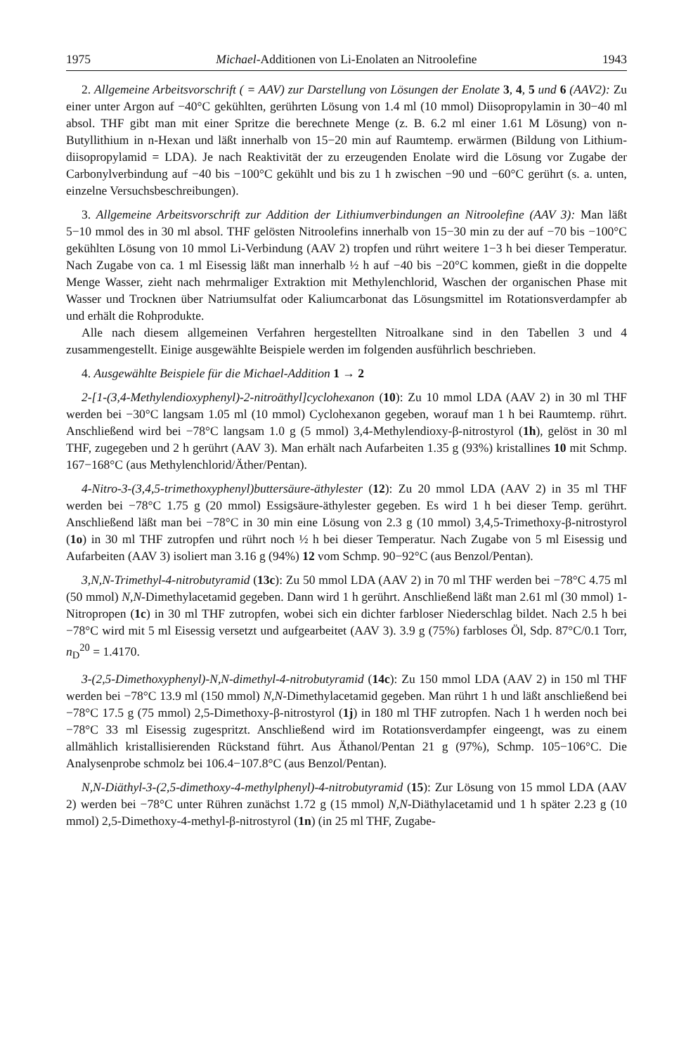1975 Michael-Additionen von Li-Enolaten an Nitroolefine 1943
2. Allgemeine Arbeitsvorschrift ( = AAV) zur Darstellung von Lösungen der Enolate 3, 4, 5 und 6 (AAV2): Zu einer unter Argon auf −40°C gekühlten, gerührten Lösung von 1.4 ml (10 mmol) Diisopropylamin in 30−40 ml absol. THF gibt man mit einer Spritze die berechnete Menge (z. B. 6.2 ml einer 1.61 M Lösung) von n-Butyllithium in n-Hexan und läßt innerhalb von 15−20 min auf Raumtemp. erwärmen (Bildung von Lithium-diisopropylamid = LDA). Je nach Reaktivität der zu erzeugenden Enolate wird die Lösung vor Zugabe der Carbonylverbindung auf −40 bis −100°C gekühlt und bis zu 1 h zwischen −90 und −60°C gerührt (s. a. unten, einzelne Versuchsbeschreibungen).
3. Allgemeine Arbeitsvorschrift zur Addition der Lithiumverbindungen an Nitroolefine (AAV 3): Man läßt 5−10 mmol des in 30 ml absol. THF gelösten Nitroolefins innerhalb von 15−30 min zu der auf −70 bis −100°C gekühlten Lösung von 10 mmol Li-Verbindung (AAV 2) tropfen und rührt weitere 1−3 h bei dieser Temperatur. Nach Zugabe von ca. 1 ml Eisessig läßt man innerhalb ½ h auf −40 bis −20°C kommen, gießt in die doppelte Menge Wasser, zieht nach mehrmaliger Extraktion mit Methylenchlorid, Waschen der organischen Phase mit Wasser und Trocknen über Natriumsulfat oder Kaliumcarbonat das Lösungsmittel im Rotationsverdampfer ab und erhält die Rohprodukte.
Alle nach diesem allgemeinen Verfahren hergestellten Nitroalkane sind in den Tabellen 3 und 4 zusammengestellt. Einige ausgewählte Beispiele werden im folgenden ausführlich beschrieben.
4. Ausgewählte Beispiele für die Michael-Addition 1 → 2
2-[1-(3,4-Methylendioxyphenyl)-2-nitroäthyl]cyclohexanon (10): Zu 10 mmol LDA (AAV 2) in 30 ml THF werden bei −30°C langsam 1.05 ml (10 mmol) Cyclohexanon gegeben, worauf man 1 h bei Raumtemp. rührt. Anschließend wird bei −78°C langsam 1.0 g (5 mmol) 3,4-Methylendioxy-β-nitrostyrol (1h), gelöst in 30 ml THF, zugegeben und 2 h gerührt (AAV 3). Man erhält nach Aufarbeiten 1.35 g (93%) kristallines 10 mit Schmp. 167−168°C (aus Methylenchlorid/Äther/Pentan).
4-Nitro-3-(3,4,5-trimethoxyphenyl)buttersäure-äthylester (12): Zu 20 mmol LDA (AAV 2) in 35 ml THF werden bei −78°C 1.75 g (20 mmol) Essigsäure-äthylester gegeben. Es wird 1 h bei dieser Temp. gerührt. Anschließend läßt man bei −78°C in 30 min eine Lösung von 2.3 g (10 mmol) 3,4,5-Trimethoxy-β-nitrostyrol (1o) in 30 ml THF zutropfen und rührt noch ½ h bei dieser Temperatur. Nach Zugabe von 5 ml Eisessig und Aufarbeiten (AAV 3) isoliert man 3.16 g (94%) 12 vom Schmp. 90−92°C (aus Benzol/Pentan).
3,N,N-Trimethyl-4-nitrobutyramid (13c): Zu 50 mmol LDA (AAV 2) in 70 ml THF werden bei −78°C 4.75 ml (50 mmol) N,N-Dimethylacetamid gegeben. Dann wird 1 h gerührt. Anschließend läßt man 2.61 ml (30 mmol) 1-Nitropropen (1c) in 30 ml THF zutropfen, wobei sich ein dichter farbloser Niederschlag bildet. Nach 2.5 h bei −78°C wird mit 5 ml Eisessig versetzt und aufgearbeitet (AAV 3). 3.9 g (75%) farbloses Öl, Sdp. 87°C/0.1 Torr, n<sub>D</sub><sup>20</sup> = 1.4170.
3-(2,5-Dimethoxyphenyl)-N,N-dimethyl-4-nitrobutyramid (14c): Zu 150 mmol LDA (AAV 2) in 150 ml THF werden bei −78°C 13.9 ml (150 mmol) N,N-Dimethylacetamid gegeben. Man rührt 1 h und läßt anschließend bei −78°C 17.5 g (75 mmol) 2,5-Dimethoxy-β-nitrostyrol (1j) in 180 ml THF zutropfen. Nach 1 h werden noch bei −78°C 33 ml Eisessig zugespritzt. Anschließend wird im Rotationsverdampfer eingeengt, was zu einem allmählich kristallisierenden Rückstand führt. Aus Äthanol/Pentan 21 g (97%), Schmp. 105−106°C. Die Analysenprobe schmolz bei 106.4−107.8°C (aus Benzol/Pentan).
N,N-Diäthyl-3-(2,5-dimethoxy-4-methylphenyl)-4-nitrobutyramid (15): Zur Lösung von 15 mmol LDA (AAV 2) werden bei −78°C unter Rühren zunächst 1.72 g (15 mmol) N,N-Diäthylacetamid und 1 h später 2.23 g (10 mmol) 2,5-Dimethoxy-4-methyl-β-nitrostyrol (1n) (in 25 ml THF, Zugabe-